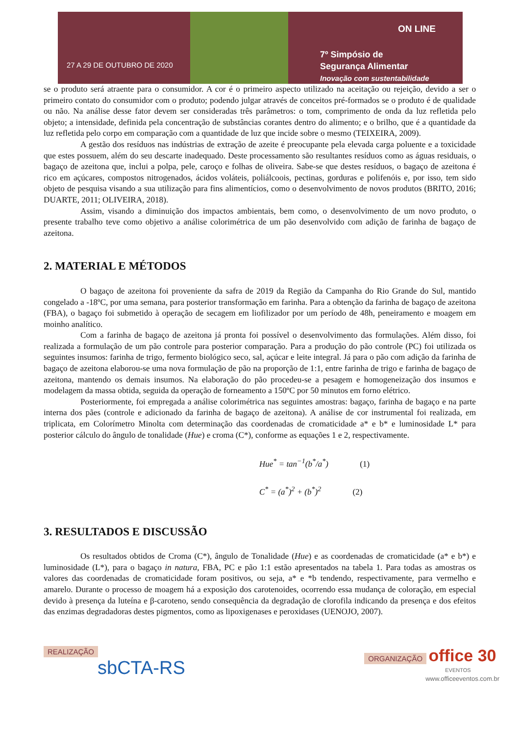27 A 29 DE OUTUBRO DE 2020
ON LINE
7º Simpósio de
Segurança Alimentar
Inovação com sustentabilidade
se o produto será atraente para o consumidor. A cor é o primeiro aspecto utilizado na aceitação ou rejeição, devido a ser o primeiro contato do consumidor com o produto; podendo julgar através de conceitos pré-formados se o produto é de qualidade ou não. Na análise desse fator devem ser consideradas três parâmetros: o tom, comprimento de onda da luz refletida pelo objeto; a intensidade, definida pela concentração de substâncias corantes dentro do alimento; e o brilho, que é a quantidade da luz refletida pelo corpo em comparação com a quantidade de luz que incide sobre o mesmo (TEIXEIRA, 2009).
A gestão dos resíduos nas indústrias de extração de azeite é preocupante pela elevada carga poluente e a toxicidade que estes possuem, além do seu descarte inadequado. Deste processamento são resultantes resíduos como as águas residuais, o bagaço de azeitona que, inclui a polpa, pele, caroço e folhas de oliveira. Sabe-se que destes resíduos, o bagaço de azeitona é rico em açúcares, compostos nitrogenados, ácidos voláteis, poliálcoois, pectinas, gorduras e polifenóis e, por isso, tem sido objeto de pesquisa visando a sua utilização para fins alimentícios, como o desenvolvimento de novos produtos (BRITO, 2016; DUARTE, 2011; OLIVEIRA, 2018).
Assim, visando a diminuição dos impactos ambientais, bem como, o desenvolvimento de um novo produto, o presente trabalho teve como objetivo a análise colorimétrica de um pão desenvolvido com adição de farinha de bagaço de azeitona.
2. MATERIAL E MÉTODOS
O bagaço de azeitona foi proveniente da safra de 2019 da Região da Campanha do Rio Grande do Sul, mantido congelado a -18ºC, por uma semana, para posterior transformação em farinha. Para a obtenção da farinha de bagaço de azeitona (FBA), o bagaço foi submetido à operação de secagem em liofilizador por um período de 48h, peneiramento e moagem em moinho analítico.
Com a farinha de bagaço de azeitona já pronta foi possível o desenvolvimento das formulações. Além disso, foi realizada a formulação de um pão controle para posterior comparação. Para a produção do pão controle (PC) foi utilizada os seguintes insumos: farinha de trigo, fermento biológico seco, sal, açúcar e leite integral. Já para o pão com adição da farinha de bagaço de azeitona elaborou-se uma nova formulação de pão na proporção de 1:1, entre farinha de trigo e farinha de bagaço de azeitona, mantendo os demais insumos. Na elaboração do pão procedeu-se a pesagem e homogeneização dos insumos e modelagem da massa obtida, seguida da operação de forneamento a 150ºC por 50 minutos em forno elétrico.
Posteriormente, foi empregada a análise colorimétrica nas seguintes amostras: bagaço, farinha de bagaço e na parte interna dos pães (controle e adicionado da farinha de bagaço de azeitona). A análise de cor instrumental foi realizada, em triplicata, em Colorímetro Minolta com determinação das coordenadas de cromaticidade a* e b* e luminosidade L* para posterior cálculo do ângulo de tonalidade (Hue) e croma (C*), conforme as equações 1 e 2, respectivamente.
Hue<sup>*</sup> = tan<sup>−1</sup>(b<sup>*</sup>/a<sup>*</sup>) (1)
C<sup>*</sup> = (a<sup>*</sup>)<sup>2</sup> + (b<sup>*</sup>)<sup>2</sup> (2)
3. RESULTADOS E DISCUSSÃO
Os resultados obtidos de Croma (C*), ângulo de Tonalidade (Hue) e as coordenadas de cromaticidade (a* e b*) e luminosidade (L*), para o bagaço in natura, FBA, PC e pão 1:1 estão apresentados na tabela 1. Para todas as amostras os valores das coordenadas de cromaticidade foram positivos, ou seja, a* e *b tendendo, respectivamente, para vermelho e amarelo. Durante o processo de moagem há a exposição dos carotenoides, ocorrendo essa mudança de coloração, em especial devido à presença da luteína e β-caroteno, sendo consequência da degradação de clorofila indicando da presença e dos efeitos das enzimas degradadoras destes pigmentos, como as lipoxigenases e peroxidases (UENOJO, 2007).
REALIZAÇÃO
sbCTA-RS
ORGANIZAÇÃO office 30
EVENTOS
www.officeeventos.com.br